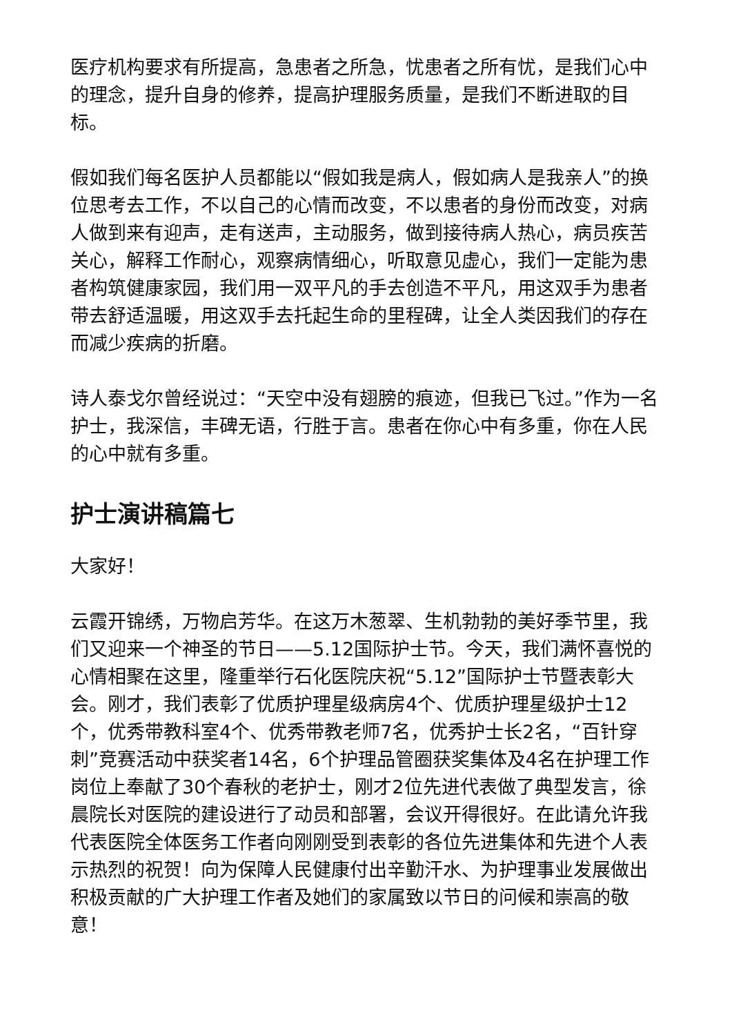医疗机构要求有所提高，急患者之所急，忧患者之所有忧，是我们心中的理念，提升自身的修养，提高护理服务质量，是我们不断进取的目标。
假如我们每名医护人员都能以“假如我是病人，假如病人是我亲人”的换位思考去工作，不以自己的心情而改变，不以患者的身份而改变，对病人做到来有迎声，走有送声，主动服务，做到接待病人热心，病员疾苦关心，解释工作耐心，观察病情细心，听取意见虚心，我们一定能为患者构筑健康家园，我们用一双平凡的手去创造不平凡，用这双手为患者带去舒适温暖，用这双手去托起生命的里程碑，让全人类因我们的存在而减少疾病的折磨。
诗人泰戈尔曾经说过：“天空中没有翅膀的痕迹，但我已飞过。”作为一名护士，我深信，丰碑无语，行胜于言。患者在你心中有多重，你在人民的心中就有多重。
护士演讲稿篇七
大家好！
云霞开锦绣，万物启芳华。在这万木葱翠、生机勃勃的美好季节里，我们又迎来一个神圣的节日——5.12国际护士节。今天，我们满怀喜悦的心情相聚在这里，隆重举行石化医院庆祝“5.12”国际护士节暨表彰大会。刚才，我们表彰了优质护理星级病房4个、优质护理星级护士12个，优秀带教科室4个、优秀带教老师7名，优秀护士长2名，“百针穿刺”竞赛活动中获奖者14名，6个护理品管圈获奖集体及4名在护理工作岗位上奉献了30个春秋的老护士，刚才2位先进代表做了典型发言，徐晨院长对医院的建设进行了动员和部署，会议开得很好。在此请允许我代表医院全体医务工作者向刚刚受到表彰的各位先进集体和先进个人表示热烈的祝贺！向为保障人民健康付出辛勤汗水、为护理事业发展做出积极贡献的广大护理工作者及她们的家属致以节日的问候和崇高的敬意！